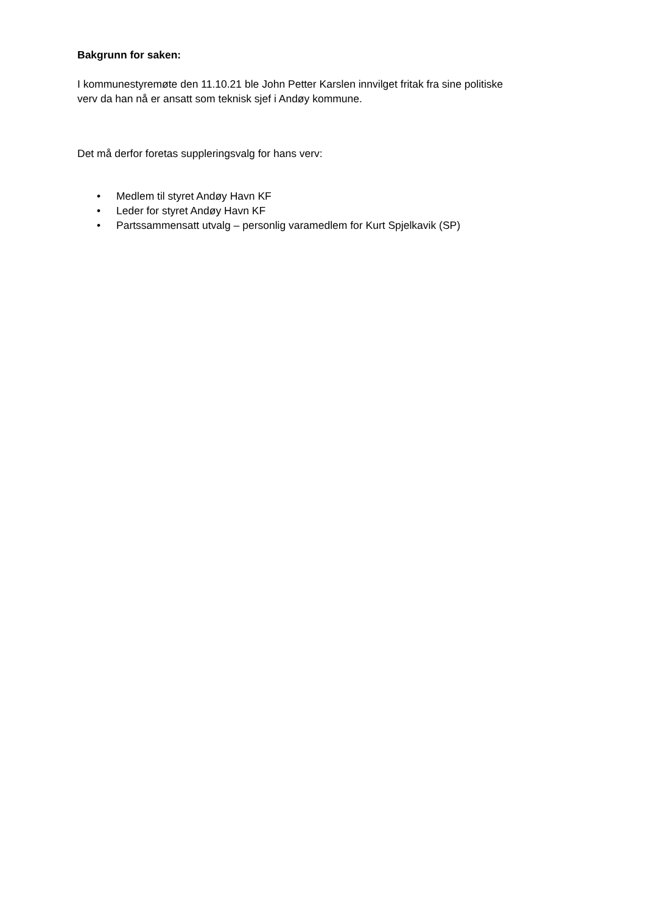Bakgrunn for saken:
I kommunestyremøte den 11.10.21 ble John Petter Karslen innvilget fritak fra sine politiske
verv da han nå er ansatt som teknisk sjef i Andøy kommune.
Det må derfor foretas suppleringsvalg for hans verv:
• Medlem til styret Andøy Havn KF
• Leder for styret Andøy Havn KF
• Partssammensatt utvalg – personlig varamedlem for Kurt Spjelkavik (SP)